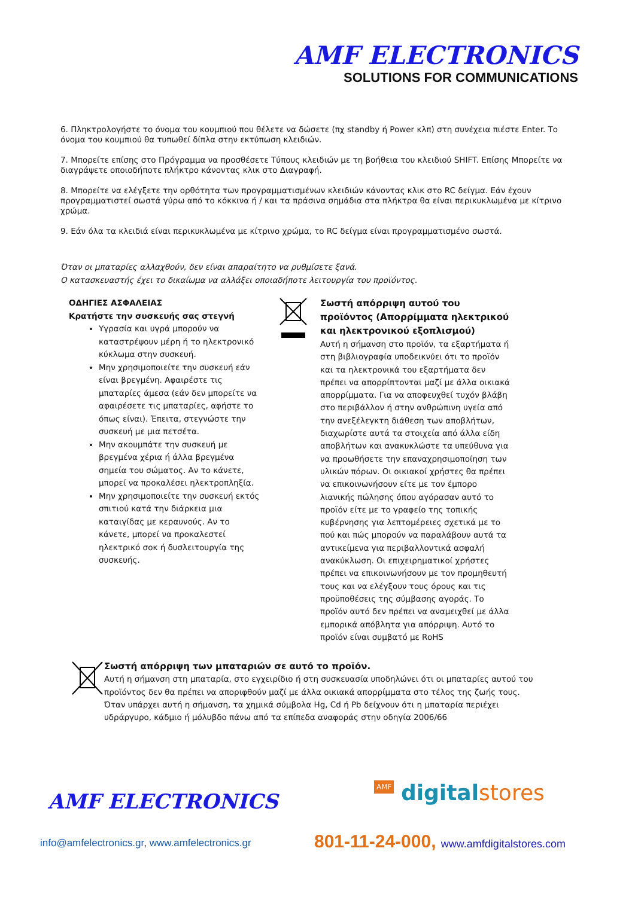AMF ELECTRONICS
SOLUTIONS FOR COMMUNICATIONS
6. Πληκτρολογήστε το όνομα του κουμπιού που θέλετε να δώσετε (πχ standby ή Power κλπ) στη συνέχεια πιέστε Enter. Το όνομα του κουμπιού θα τυπωθεί δίπλα στην εκτύπωση κλειδιών.
7. Μπορείτε επίσης στο Πρόγραμμα να προσθέσετε Τύπους κλειδιών με τη βοήθεια του κλειδιού SHIFT. Επίσης Μπορείτε να διαγράψετε οποιοδήποτε πλήκτρο κάνοντας κλικ στο Διαγραφή.
8. Μπορείτε να ελέγξετε την ορθότητα των προγραμματισμένων κλειδιών κάνοντας κλικ στο RC δείγμα. Εάν έχουν προγραμματιστεί σωστά γύρω από το κόκκινα ή / και τα πράσινα σημάδια στα πλήκτρα θα είναι περικυκλωμένα με κίτρινο χρώμα.
9. Εάν όλα τα κλειδιά είναι περικυκλωμένα με κίτρινο χρώμα, το RC δείγμα είναι προγραμματισμένο σωστά.
Όταν οι μπαταρίες αλλαχθούν, δεν είναι απαραίτητο να ρυθμίσετε ξανά.
Ο κατασκευαστής έχει το δικαίωμα να αλλάξει οποιαδήποτε λειτουργία του προϊόντος.
ΟΔΗΓΙΕΣ ΑΣΦΑΛΕΙΑΣ
Κρατήστε την συσκευής σας στεγνή
Υγρασία και υγρά μπορούν να καταστρέψουν μέρη ή το ηλεκτρονικό κύκλωμα στην συσκευή.
Μην χρησιμοποιείτε την συσκευή εάν είναι βρεγμένη. Αφαιρέστε τις μπαταρίες άμεσα (εάν δεν μπορείτε να αφαιρέσετε τις μπαταρίες, αφήστε το όπως είναι). Έπειτα, στεγνώστε την συσκευή με μια πετσέτα.
Μην ακουμπάτε την συσκευή με βρεγμένα χέρια ή άλλα βρεγμένα σημεία του σώματος. Αν το κάνετε, μπορεί να προκαλέσει ηλεκτροπληξία.
Μην χρησιμοποιείτε την συσκευή εκτός σπιτιού κατά την διάρκεια μια καταιγίδας με κεραυνούς. Αν το κάνετε, μπορεί να προκαλεστεί ηλεκτρικό σοκ ή δυσλειτουργία της συσκευής.
Σωστή απόρριψη αυτού του προϊόντος (Απορρίμματα ηλεκτρικού και ηλεκτρονικού εξοπλισμού)
Αυτή η σήμανση στο προϊόν, τα εξαρτήματα ή στη βιβλιογραφία υποδεικνύει ότι το προϊόν και τα ηλεκτρονικά του εξαρτήματα δεν πρέπει να απορρίπτονται μαζί με άλλα οικιακά απορρίμματα. Για να αποφευχθεί τυχόν βλάβη στο περιβάλλον ή στην ανθρώπινη υγεία από την ανεξέλεγκτη διάθεση των αποβλήτων, διαχωρίστε αυτά τα στοιχεία από άλλα είδη αποβλήτων και ανακυκλώστε τα υπεύθυνα για να προωθήσετε την επαναχρησιμοποίηση των υλικών πόρων. Οι οικιακοί χρήστες θα πρέπει να επικοινωνήσουν είτε με τον έμπορο λιανικής πώλησης όπου αγόρασαν αυτό το προϊόν είτε με το γραφείο της τοπικής κυβέρνησης για λεπτομέρειες σχετικά με το πού και πώς μπορούν να παραλάβουν αυτά τα αντικείμενα για περιβαλλοντικά ασφαλή ανακύκλωση. Οι επιχειρηματικοί χρήστες πρέπει να επικοινωνήσουν με τον προμηθευτή τους και να ελέγξουν τους όρους και τις προϋποθέσεις της σύμβασης αγοράς. Το προϊόν αυτό δεν πρέπει να αναμειχθεί με άλλα εμπορικά απόβλητα για απόρριψη. Αυτό το προϊόν είναι συμβατό με RoHS
Σωστή απόρριψη των μπαταριών σε αυτό το προϊόν.
Αυτή η σήμανση στη μπαταρία, στο εγχειρίδιο ή στη συσκευασία υποδηλώνει ότι οι μπαταρίες αυτού του προϊόντος δεν θα πρέπει να αποριφθούν μαζί με άλλα οικιακά απορρίμματα στο τέλος της ζωής τους. Όταν υπάρχει αυτή η σήμανση, τα χημικά σύμβολα Hg, Cd ή Pb δείχνουν ότι η μπαταρία περιέχει υδράργυρο, κάδμιο ή μόλυβδο πάνω από τα επίπεδα αναφοράς στην οδηγία 2006/66
AMF ELECTRONICS AMF digital stores
info@amfelectronics.gr, www.amfelectronics.gr
801-11-24-000, www.amfdigitalstores.com